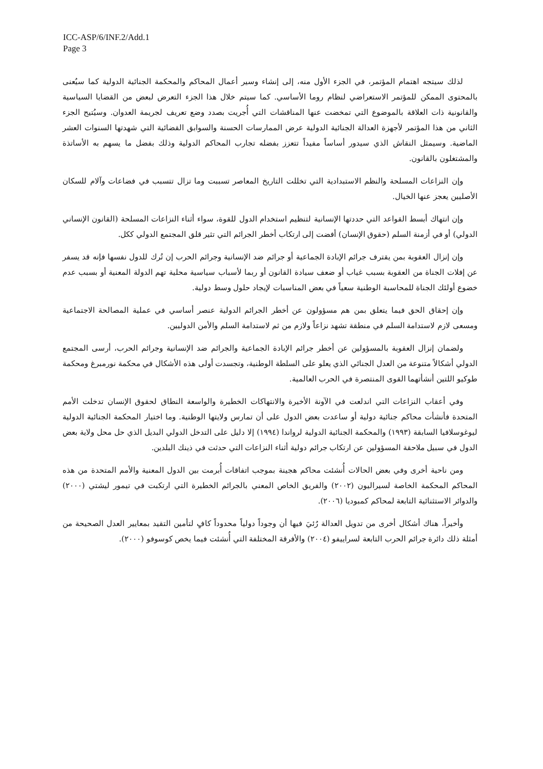ICC-ASP/6/INF.2/Add.1
Page 3
لذلك سيتجه اهتمام المؤتمر، في الجزء الأول منه، إلى إنشاء وسير أعمال المحاكم والمحكمة الجنائية الدولية كما سيُعنى بالمحتوى الممكن للمؤتمر الاستعراضي لنظام روما الأساسي. كما سيتم خلال هذا الجزء التعرض لبعض من القضايا السياسية والقانونية ذات العلاقة بالموضوع التي تمخضت عنها المناقشات التي أُجريت بصدد وضع تعريف لجريمة العدوان. وسيُتيح الجزء الثاني من هذا المؤتمر لأجهزة العدالة الجنائية الدولية عرض الممارسات الحسنة والسوابق القضائية التي شهدتها السنوات العشر الماضية. وسيمثل النقاش الذي سيدور أساساً مفيداً تتعزز بفضله تجارب المحاكم الدولية وذلك بفضل ما يسهم به الأساتذة والمشتغلون بالقانون.
وإن النزاعات المسلحة والنظم الاستبدادية التي تخللت التاريخ المعاصر تسببت وما تزال تتسبب في فضاعات وآلام للسكان الأصليين يعجز عنها الخيال.
وإن انتهاك أبسط القواعد التي حددتها الإنسانية لتنظيم استخدام الدول للقوة، سواء أثناء النزاعات المسلحة (القانون الإنساني الدولي) أو في أزمنة السلم (حقوق الإنسان) أفضت إلى ارتكاب أخطر الجرائم التي تثير قلق المجتمع الدولي ككل.
وإن إنزال العقوبة بمن يقترف جرائم الإبادة الجماعية أو جرائم ضد الإنسانية وجرائم الحرب إن تُرك للدول نفسها فإنه قد يسفر عن إفلات الجناة من العقوبة بسبب غياب أو ضعف سيادة القانون أو ربما لأسباب سياسية محلية تهم الدولة المعنية أو بسبب عدم خضوع أولئك الجناة للمحاسبة الوطنية سعياً في بعض المناسبات لإيجاد حلول وسط دولية.
وإن إحقاق الحق فيما يتعلق بمن هم مسؤولون عن أخطر الجرائم الدولية عنصر أساسي في عملية المصالحة الاجتماعية ومسعى لازم لاستدامة السلم في منطقة تشهد نزاعاً ولازم من ثم لاستدامة السلم والأمن الدوليين.
ولضمان إنزال العقوبة بالمسؤولين عن أخطر جرائم الإبادة الجماعية والجرائم ضد الإنسانية وجرائم الحرب، أرسى المجتمع الدولي أشكالاً متنوعة من العدل الجنائي الذي يعلو على السلطة الوطنية، وتجسدت أولى هذه الأشكال في محكمة نورمبرغ ومحكمة طوكيو اللتين أنشأتهما القوى المنتصرة في الحرب العالمية.
وفي أعقاب النزاعات التي اندلعت في الآونة الأخيرة والانتهاكات الخطيرة والواسعة النطاق لحقوق الإنسان تدخلت الأمم المتحدة فأنشأت محاكم جنائية دولية أو ساعدت بعض الدول على أن تمارس ولايتها الوطنية. وما اختيار المحكمة الجنائية الدولية ليوغوسلافيا السابقة (١٩٩٣) والمحكمة الجنائية الدولية لرواندا (١٩٩٤) إلا دليل على التدخل الدولي البديل الذي حل محل ولاية بعض الدول في سبيل ملاحقة المسؤولين عن ارتكاب جرائم دولية أثناء النزاعات التي حدثت في ذينك البلدين.
ومن ناحية أخرى وفي بعض الحالات أُنشئت محاكم هجينة بموجب اتفاقات أُبرمت بين الدول المعنية والأمم المتحدة من هذه المحاكم المحكمة الخاصة لسيراليون (٢٠٠٢) والفريق الخاص المعني بالجرائم الخطيرة التي ارتكبت في تيمور ليشتي (٢٠٠٠) والدوائر الاستثنائية التابعة لمحاكم كمبوديا (٢٠٠٦).
وأخيراً، هناك أشكال أخرى من تدويل العدالة رُئيَ فيها أن وجوداً دولياً محدوداً كافٍ لتأمين التقيد بمعايير العدل الصحيحة من أمثلة ذلك دائرة جرائم الحرب التابعة لسراييفو (٢٠٠٤) والأفرقة المختلفة التي أُنشئت فيما يخص كوسوفو (٢٠٠٠).